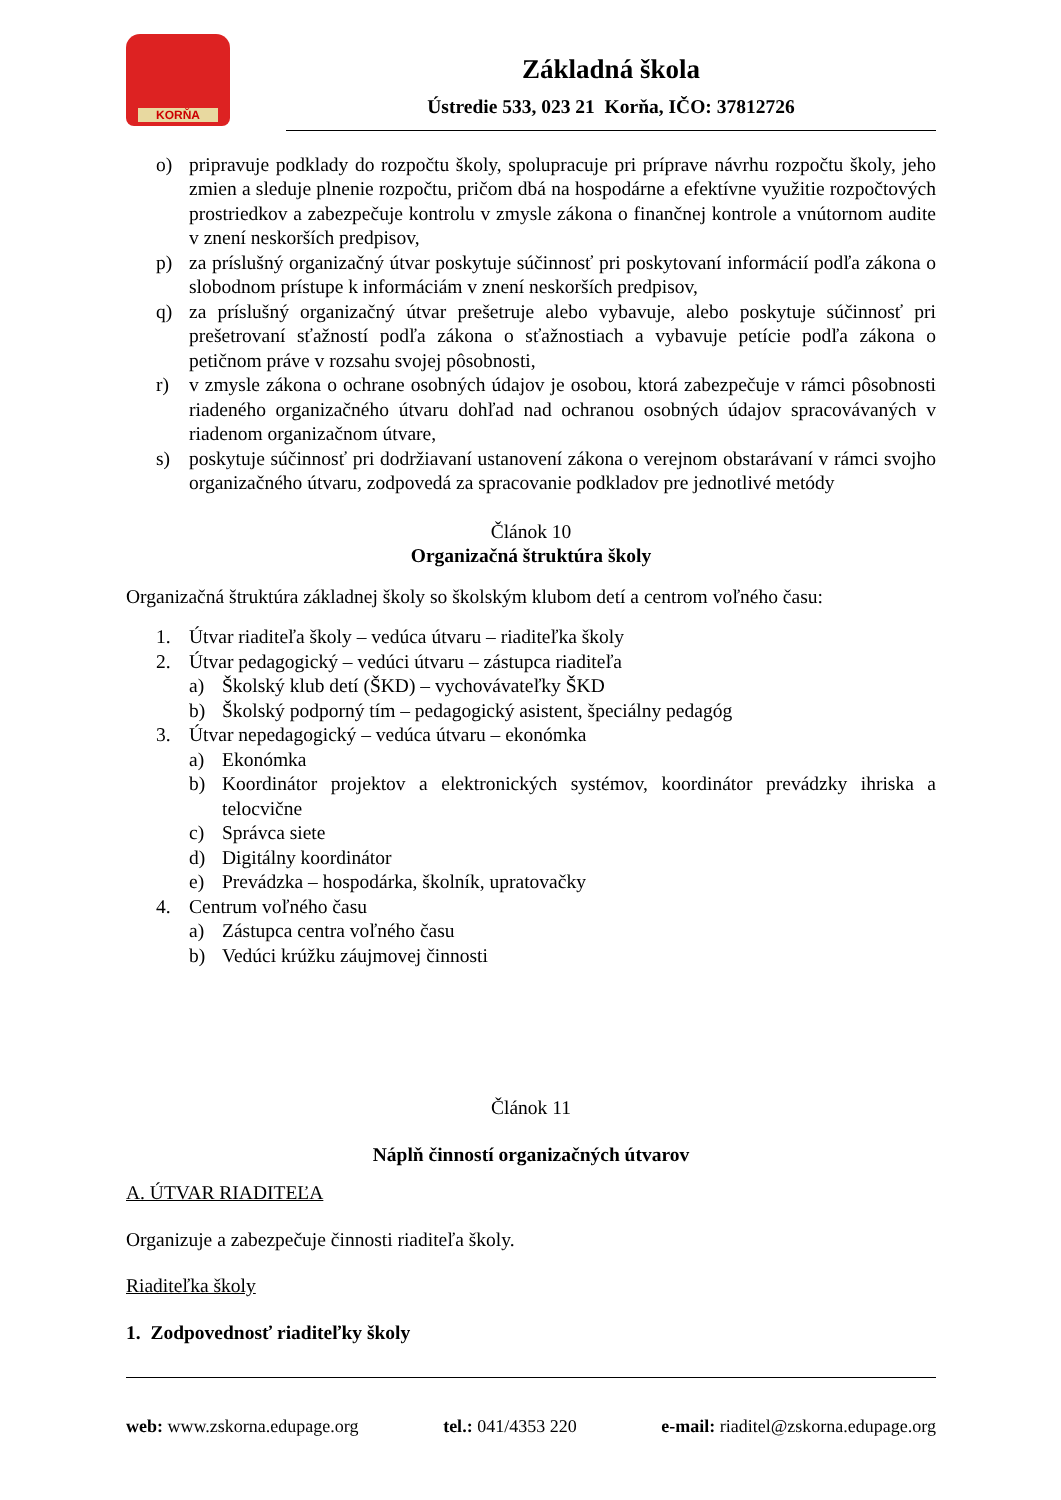KORŇA
Základná škola
Ústredie 533, 023 21 Korňa, IČO: 37812726
o) pripravuje podklady do rozpočtu školy, spolupracuje pri príprave návrhu rozpočtu školy, jeho zmien a sleduje plnenie rozpočtu, pričom dbá na hospodárne a efektívne využitie rozpočtových prostriedkov a zabezpečuje kontrolu v zmysle zákona o finančnej kontrole a vnútornom audite v znení neskorších predpisov,
p) za príslušný organizačný útvar poskytuje súčinnosť pri poskytovaní informácií podľa zákona o slobodnom prístupe k informáciám v znení neskorších predpisov,
q) za príslušný organizačný útvar prešetruje alebo vybavuje, alebo poskytuje súčinnosť pri prešetrovaní sťažností podľa zákona o sťažnostiach a vybavuje petície podľa zákona o petičnom práve v rozsahu svojej pôsobnosti,
r) v zmysle zákona o ochrane osobných údajov je osobou, ktorá zabezpečuje v rámci pôsobnosti riadeného organizačného útvaru dohľad nad ochranou osobných údajov spracovávaných v riadenom organizačnom útvare,
s) poskytuje súčinnosť pri dodržiavaní ustanovení zákona o verejnom obstarávaní v rámci svojho organizačného útvaru, zodpovedá za spracovanie podkladov pre jednotlivé metódy
Článok 10
Organizačná štruktúra školy
Organizačná štruktúra základnej školy so školským klubom detí a centrom voľného času:
1. Útvar riaditeľa školy – vedúca útvaru – riaditeľka školy
2. Útvar pedagogický – vedúci útvaru – zástupca riaditeľa
a) Školský klub detí (ŠKD) – vychovávateľky ŠKD
b) Školský podporný tím – pedagogický asistent, špeciálny pedagóg
3. Útvar nepedagogický – vedúca útvaru – ekonómka
a) Ekonómka
b) Koordinátor projektov a elektronických systémov, koordinátor prevádzky ihriska a telocvične
c) Správca siete
d) Digitálny koordinátor
e) Prevádzka – hospodárka, školník, upratovačky
4. Centrum voľného času
a) Zástupca centra voľného času
b) Vedúci krúžku záujmovej činnosti
Článok 11
Náplň činností organizačných útvarov
A. ÚTVAR RIADITEĽA
Organizuje a zabezpečuje činnosti riaditeľa školy.
Riaditeľka školy
1. Zodpovednosť riaditeľky školy
web: www.zskorna.edupage.org tel.: 041/4353 220 e-mail: riaditel@zskorna.edupage.org